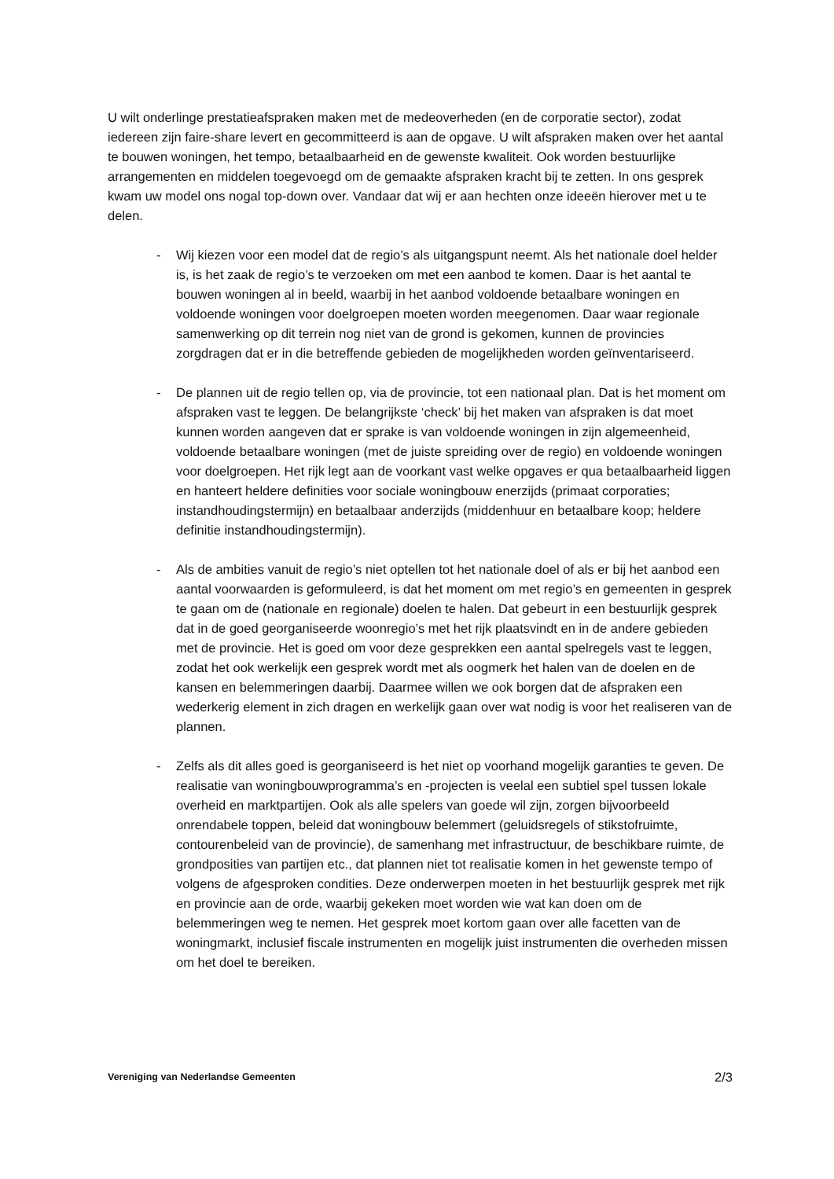U wilt onderlinge prestatieafspraken maken met de medeoverheden (en de corporatie sector), zodat iedereen zijn faire-share levert en gecommitteerd is aan de opgave. U wilt afspraken maken over het aantal te bouwen woningen, het tempo, betaalbaarheid en de gewenste kwaliteit. Ook worden bestuurlijke arrangementen en middelen toegevoegd om de gemaakte afspraken kracht bij te zetten. In ons gesprek kwam uw model ons nogal top-down over. Vandaar dat wij er aan hechten onze ideeën hierover met u te delen.
- Wij kiezen voor een model dat de regio’s als uitgangspunt neemt. Als het nationale doel helder is, is het zaak de regio’s te verzoeken om met een aanbod te komen. Daar is het aantal te bouwen woningen al in beeld, waarbij in het aanbod voldoende betaalbare woningen en voldoende woningen voor doelgroepen moeten worden meegenomen. Daar waar regionale samenwerking op dit terrein nog niet van de grond is gekomen, kunnen de provincies zorgdragen dat er in die betreffende gebieden de mogelijkheden worden geïnventariseerd.
- De plannen uit de regio tellen op, via de provincie, tot een nationaal plan. Dat is het moment om afspraken vast te leggen. De belangrijkste ‘check’ bij het maken van afspraken is dat moet kunnen worden aangeven dat er sprake is van voldoende woningen in zijn algemeenheid, voldoende betaalbare woningen (met de juiste spreiding over de regio) en voldoende woningen voor doelgroepen. Het rijk legt aan de voorkant vast welke opgaves er qua betaalbaarheid liggen en hanteert heldere definities voor sociale woningbouw enerzijds (primaat corporaties; instandhoudingstermijn) en betaalbaar anderzijds (middenhuur en betaalbare koop; heldere definitie instandhoudingstermijn).
- Als de ambities vanuit de regio’s niet optellen tot het nationale doel of als er bij het aanbod een aantal voorwaarden is geformuleerd, is dat het moment om met regio’s en gemeenten in gesprek te gaan om de (nationale en regionale) doelen te halen. Dat gebeurt in een bestuurlijk gesprek dat in de goed georganiseerde woonregio’s met het rijk plaatsvindt en in de andere gebieden met de provincie. Het is goed om voor deze gesprekken een aantal spelregels vast te leggen, zodat het ook werkelijk een gesprek wordt met als oogmerk het halen van de doelen en de kansen en belemmeringen daarbij. Daarmee willen we ook borgen dat de afspraken een wederkerig element in zich dragen en werkelijk gaan over wat nodig is voor het realiseren van de plannen.
- Zelfs als dit alles goed is georganiseerd is het niet op voorhand mogelijk garanties te geven. De realisatie van woningbouwprogramma’s en -projecten is veelal een subtiel spel tussen lokale overheid en marktpartijen. Ook als alle spelers van goede wil zijn, zorgen bijvoorbeeld onrendabele toppen, beleid dat woningbouw belemmert (geluidsregels of stikstofruimte, contourenbeleid van de provincie), de samenhang met infrastructuur, de beschikbare ruimte, de grondposities van partijen etc., dat plannen niet tot realisatie komen in het gewenste tempo of volgens de afgesproken condities. Deze onderwerpen moeten in het bestuurlijk gesprek met rijk en provincie aan de orde, waarbij gekeken moet worden wie wat kan doen om de belemmeringen weg te nemen. Het gesprek moet kortom gaan over alle facetten van de woningmarkt, inclusief fiscale instrumenten en mogelijk juist instrumenten die overheden missen om het doel te bereiken.
Vereniging van Nederlandse Gemeenten 2/3